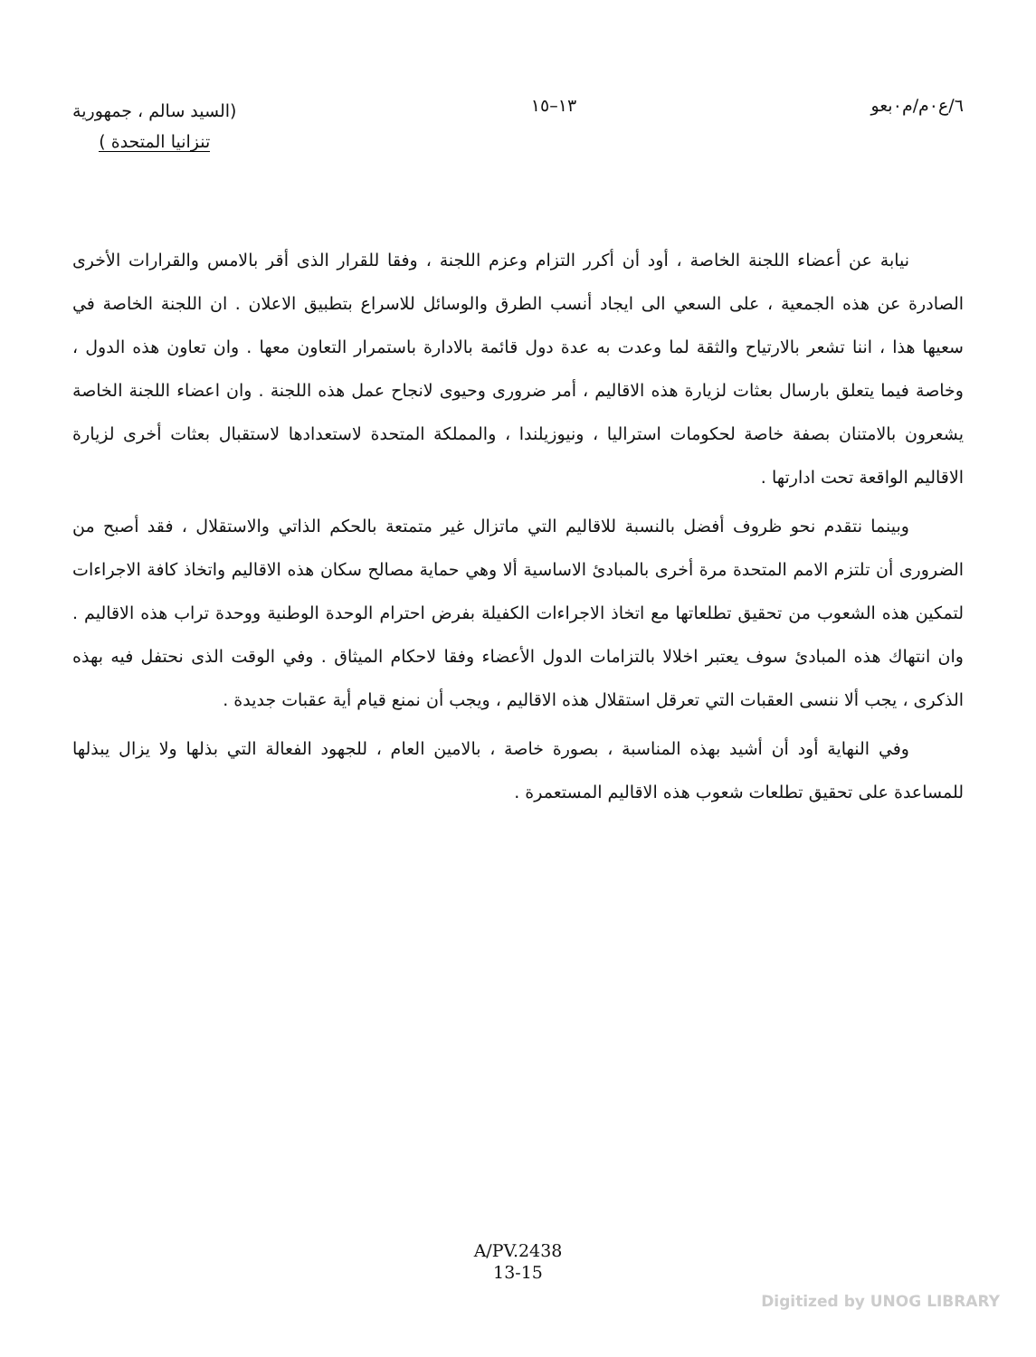٦/ع٠م/م٠بعو ١٣–١٥
(السيد سالم ، جمهورية
تنزانيا المتحدة )
نيابة عن أعضاء اللجنة الخاصة ، أود أن أكرر التزام وعزم اللجنة ، وفقا للقرار الذى أقر بالامس والقرارات الأخرى الصادرة عن هذه الجمعية ، على السعي الى ايجاد أنسب الطرق والوسائل للاسراع بتطبيق الاعلان . ان اللجنة الخاصة في سعيها هذا ، اننا تشعر بالارتياح والثقة لما وعدت به عدة دول قائمة بالادارة باستمرار التعاون معها . وان تعاون هذه الدول ، وخاصة فيما يتعلق بارسال بعثات لزيارة هذه الاقاليم ، أمر ضرورى وحيوى لانجاح عمل هذه اللجنة . وان اعضاء اللجنة الخاصة يشعرون بالامتنان بصفة خاصة لحكومات استراليا ، ونيوزيلندا ، والمملكة المتحدة لاستعدادها لاستقبال بعثات أخرى لزيارة الاقاليم الواقعة تحت ادارتها .
وبينما نتقدم نحو ظروف أفضل بالنسبة للاقاليم التي ماتزال غير متمتعة بالحكم الذاتي والاستقلال ، فقد أصبح من الضرورى أن تلتزم الامم المتحدة مرة أخرى بالمبادئ الاساسية ألا وهي حماية مصالح سكان هذه الاقاليم واتخاذ كافة الاجراءات لتمكين هذه الشعوب من تحقيق تطلعاتها مع اتخاذ الاجراءات الكفيلة بفرض احترام الوحدة الوطنية ووحدة تراب هذه الاقاليم . وان انتهاك هذه المبادئ سوف يعتبر اخلالا بالتزامات الدول الأعضاء وفقا لاحكام الميثاق . وفي الوقت الذى نحتفل فيه بهذه الذكرى ، يجب ألا ننسى العقبات التي تعرقل استقلال هذه الاقاليم ، ويجب أن نمنع قيام أية عقبات جديدة .
وفي النهاية أود أن أشيد بهذه المناسبة ، بصورة خاصة ، بالامين العام ، للجهود الفعالة التي بذلها ولا يزال يبذلها للمساعدة على تحقيق تطلعات شعوب هذه الاقاليم المستعمرة .
A/PV.2438
13-15
Digitized by UNOG LIBRARY